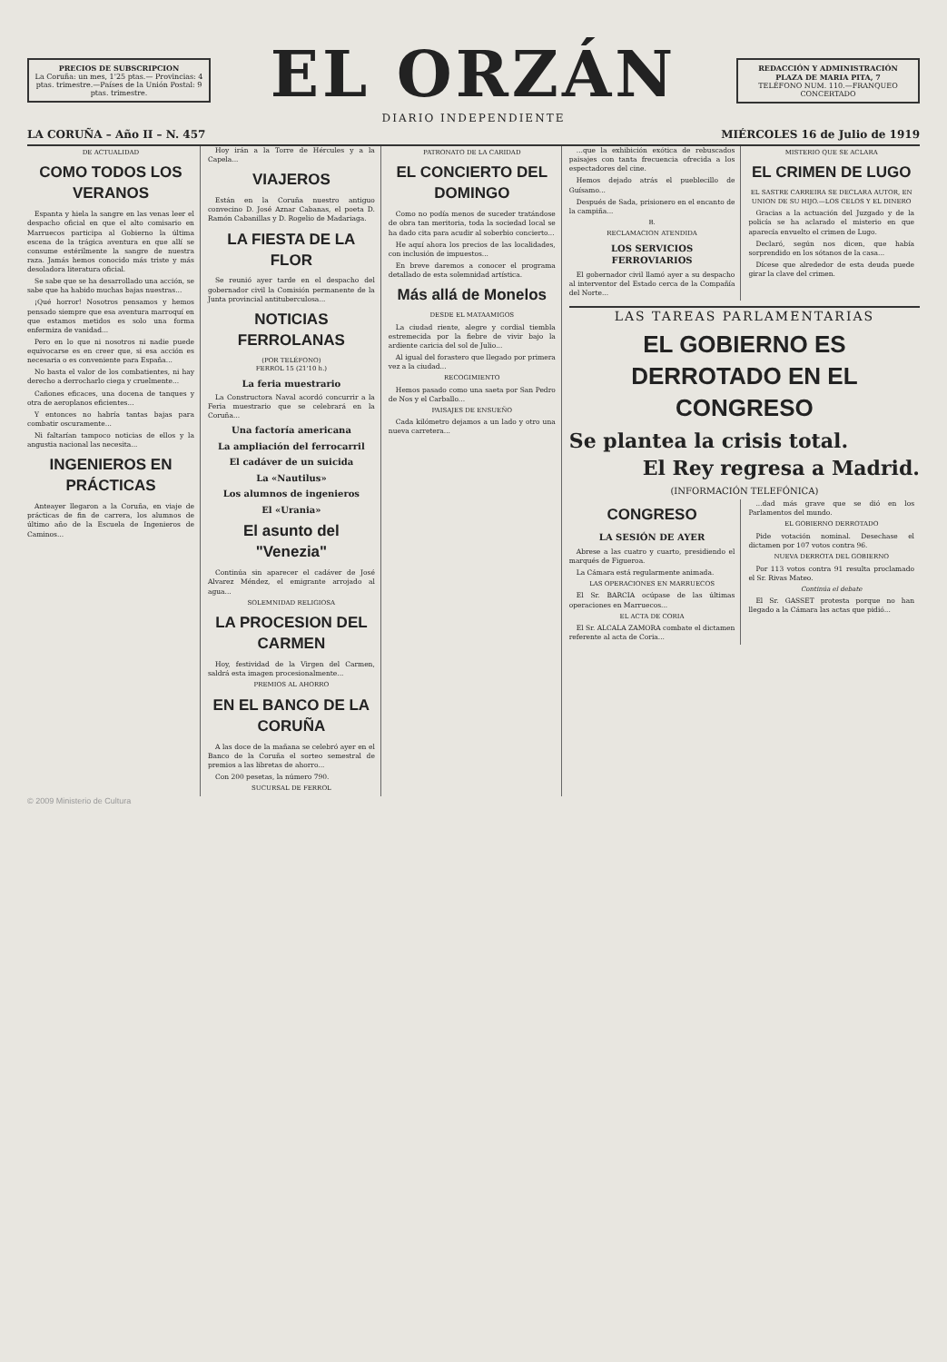PRECIOS DE SUBSCRIPCION
La Coruña: un mes, 1'25 ptas.— Provincias: 4 ptas. trimestre.—Países de la Unión Postal: 9 ptas. trimestre.
EL ORZÁN
DIARIO INDEPENDIENTE
REDACCIÓN Y ADMINISTRACIÓN
PLAZA DE MARIA PITA, 7
TELÉFONO NUM. 110.—FRANQUEO CONCERTADO
LA CORUÑA – Año II – N. 457 MIÉRCOLES 16 de Julio de 1919
DE ACTUALIDAD
COMO TODOS LOS VERANOS
Espanta y hiela la sangre en las venas leer el despacho oficial en que el alto comisario en Marruecos participa al Gobierno la última escena de la trágica aventura en que allí se consume estérilmente la sangre de nuestra raza. Jamás hemos conocido más triste y más desoladora literatura oficial.
Se sabe que se ha desarrollado una acción, se sabe que ha habido muchas bajas nuestras...
¡Qué horror! Nosotros pensamos y hemos pensado siempre que esa aventura marroquí en que estamos metidos es solo una forma enfermiza de vanidad...
Pero en lo que ni nosotros ni nadie puede equivocarse es en creer que, si esa acción es necesaria o es conveniente para España...
No basta el valor de los combatientes, ni hay derecho a derrocharlo ciega y cruelmente...
Cañones eficaces, una docena de tanques y otra de aeroplanos eficientes...
Y entonces no habría tantas bajas para combatir oscuramente...
Ni faltarían tampoco noticias de ellos y la angustia nacional las necesita...
INGENIEROS EN PRÁCTICAS
Anteayer llegaron a la Coruña, en viaje de prácticas de fin de carrera, los alumnos de último año de la Escuela de Ingenieros de Caminos...
Hoy irán a la Torre de Hércules y a la Capela...
VIAJEROS
Están en la Coruña nuestro antiguo convecino D. José Aznar Cabanas, el poeta D. Ramón Cabanillas y D. Rogelio de Madariaga.
LA FIESTA DE LA FLOR
Se reunió ayer tarde en el despacho del gobernador civil la Comisión permanente de la Junta provincial antituberculosa...
NOTICIAS FERROLANAS
(POR TELÉFONO)
FERROL 15 (21'10 h.)
La feria muestrario
La Constructora Naval acordó concurrir a la Feria muestrario que se celebrará en la Coruña...
Una factoría americana
La ampliación del ferrocarril
El cadáver de un suicida
La «Nautilus»
Los alumnos de ingenieros
El «Urania»
El asunto del "Venezia"
Continúa sin aparecer el cadáver de José Alvarez Méndez, el emigrante arrojado al agua...
SOLEMNIDAD RELIGIOSA
LA PROCESION DEL CARMEN
Hoy, festividad de la Virgen del Carmen, saldrá esta imagen procesionalmente...
PREMIOS AL AHORRO
EN EL BANCO DE LA CORUÑA
A las doce de la mañana se celebró ayer en el Banco de la Coruña el sorteo semestral de premios a las libretas de ahorro...
Con 200 pesetas, la número 790.
SUCURSAL DE FERROL
PATRONATO DE LA CARIDAD
EL CONCIERTO DEL DOMINGO
Como no podía menos de suceder tratándose de obra tan meritoria, toda la sociedad local se ha dado cita para acudir al soberbio concierto...
He aquí ahora los precios de las localidades, con inclusión de impuestos...
En breve daremos a conocer el programa detallado de esta solemnidad artística.
Más allá de Monelos
DESDE EL MATAAMIGOS
La ciudad riente, alegre y cordial tiembla estremecida por la fiebre de vivir bajo la ardiente caricia del sol de Julio...
Al igual del forastero que llegado por primera vez a la ciudad...
RECOGIMIENTO
Hemos pasado como una saeta por San Pedro de Nos y el Carballo...
PAISAJES DE ENSUEÑO
Cada kilómetro dejamos a un lado y otro una nueva carretera...
...que la exhibición exótica de rebuscados paisajes con tanta frecuencia ofrecida a los espectadores del cine.
Hemos dejado atrás el pueblecillo de Guísamo...
Después de Sada, prisionero en el encanto de la campiña...
B.
RECLAMACION ATENDIDA
LOS SERVICIOS FERROVIARIOS
El gobernador civil llamó ayer a su despacho al interventor del Estado cerca de la Compañía del Norte...
MISTERIO QUE SE ACLARA
EL CRIMEN DE LUGO
EL SASTRE CARREIRA SE DECLARA AUTOR, EN UNION DE SU HIJO.—LOS CELOS Y EL DINERO
Gracias a la actuación del Juzgado y de la policía se ha aclarado el misterio en que aparecía envuelto el crimen de Lugo.
Declaró, según nos dicen, que había sorprendido en los sótanos de la casa...
Dícese que alrededor de esta deuda puede girar la clave del crimen.
LAS TAREAS PARLAMENTARIAS
EL GOBIERNO ES DERROTADO EN EL CONGRESO
Se plantea la crisis total.
El Rey regresa a Madrid.
(INFORMACIÓN TELEFÓNICA)
CONGRESO
LA SESIÓN DE AYER
Abrese a las cuatro y cuarto, presidiendo el marqués de Figueroa.
La Cámara está regularmente animada.
LAS OPERACIONES EN MARRUECOS
El Sr. BARCIA ocúpase de las últimas operaciones en Marruecos...
EL ACTA DE CORIA
El Sr. ALCALA ZAMORA combate el dictamen referente al acta de Coria...
...dad más grave que se dió en los Parlamentos del mundo.
EL GOBIERNO DERROTADO
Pide votación nominal. Desechase el dictamen por 107 votos contra 96.
NUEVA DERROTA DEL GOBIERNO
Por 113 votos contra 91 resulta proclamado el Sr. Rivas Mateo.
Continúa el debate
El Sr. GASSET protesta porque no han llegado a la Cámara las actas que pidió...
© 2009 Ministerio de Cultura